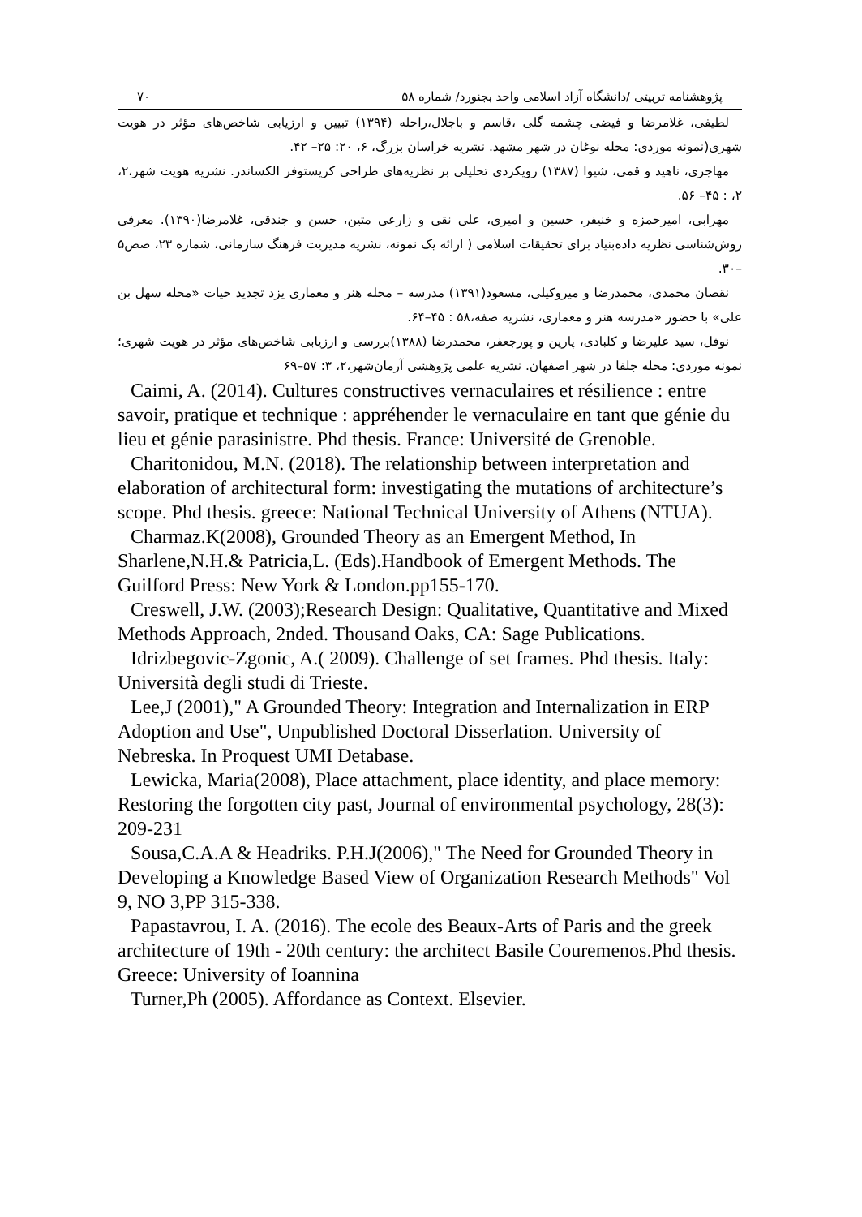پژوهشنامه تربیتی /دانشگاه آزاد اسلامی واحد بجنورد/ شماره ۵۸ ۷۰
لطیفی، غلامرضا و فیضی چشمه گلی ،قاسم و باجلال،راحله (۱۳۹۴) تبیین و ارزیابی شاخص‌های مؤثر در هویت شهری(نمونه موردی: محله نوغان در شهر مشهد. نشریه خراسان بزرگ، ۶، ۲۰: ۲۵– ۴۲.
مهاجری، ناهید و قمی، شیوا (۱۳۸۷) رویکردی تحلیلی بر نظریه‌های طراحی کریستوفر الکساندر. نشریه هویت شهر،۲، ۲، : ۴۵– ۵۶.
مهرابی، امیرحمزه و خنیفر، حسین و امیری، علی نقی و زارعی متین، حسن و جندقی، غلامرضا(۱۳۹۰). معرفی روش‌شناسی نظریه داده‌بنیاد برای تحقیقات اسلامی ( ارائه یک نمونه، نشریه مدیریت فرهنگ سازمانی، شماره ۲۳، صص۵ –۳۰.
نقصان محمدی، محمدرضا و میروکیلی، مسعود(۱۳۹۱) مدرسه – محله هنر و معماری یزد تجدید حیات «محله سهل بن علی» با حضور «مدرسه هنر و معماری، نشریه صفه،۵۸ : ۴۵–۶۴.
نوفل، سید علیرضا و کلبادی، پارین و پورجعفر، محمدرضا (۱۳۸۸)بررسی و ارزیابی شاخص‌های مؤثر در هویت شهری؛ نمونه موردی: محله جلفا در شهر اصفهان. نشریه علمی پژوهشی آرمان‌شهر،۲، ۳: ۵۷–۶۹
Caimi, A. (2014). Cultures constructives vernaculaires et résilience : entre savoir, pratique et technique : appréhender le vernaculaire en tant que génie du lieu et génie parasinistre. Phd thesis. France: Université de Grenoble.
Charitonidou, M.N. (2018). The relationship between interpretation and elaboration of architectural form: investigating the mutations of architecture’s scope. Phd thesis. greece: National Technical University of Athens (NTUA).
Charmaz.K(2008), Grounded Theory as an Emergent Method, In Sharlene,N.H.& Patricia,L. (Eds).Handbook of Emergent Methods. The Guilford Press: New York & London.pp155-170.
Creswell, J.W. (2003);Research Design: Qualitative, Quantitative and Mixed Methods Approach, 2nded. Thousand Oaks, CA: Sage Publications.
Idrizbegovic-Zgonic, A.( 2009). Challenge of set frames. Phd thesis. Italy: Università degli studi di Trieste.
Lee,J (2001)," A Grounded Theory: Integration and Internalization in ERP Adoption and Use", Unpublished Doctoral Disserlation. University of Nebreska. In Proquest UMI Detabase.
Lewicka, Maria(2008), Place attachment, place identity, and place memory: Restoring the forgotten city past, Journal of environmental psychology, 28(3): 209-231
Sousa,C.A.A & Headriks. P.H.J(2006)," The Need for Grounded Theory in Developing a Knowledge Based View of Organization Research Methods" Vol 9, NO 3,PP 315-338.
Papastavrou, I. A. (2016). The ecole des Beaux-Arts of Paris and the greek architecture of 19th - 20th century: the architect Basile Couremenos.Phd thesis. Greece: University of Ioannina
Turner,Ph (2005). Affordance as Context. Elsevier.